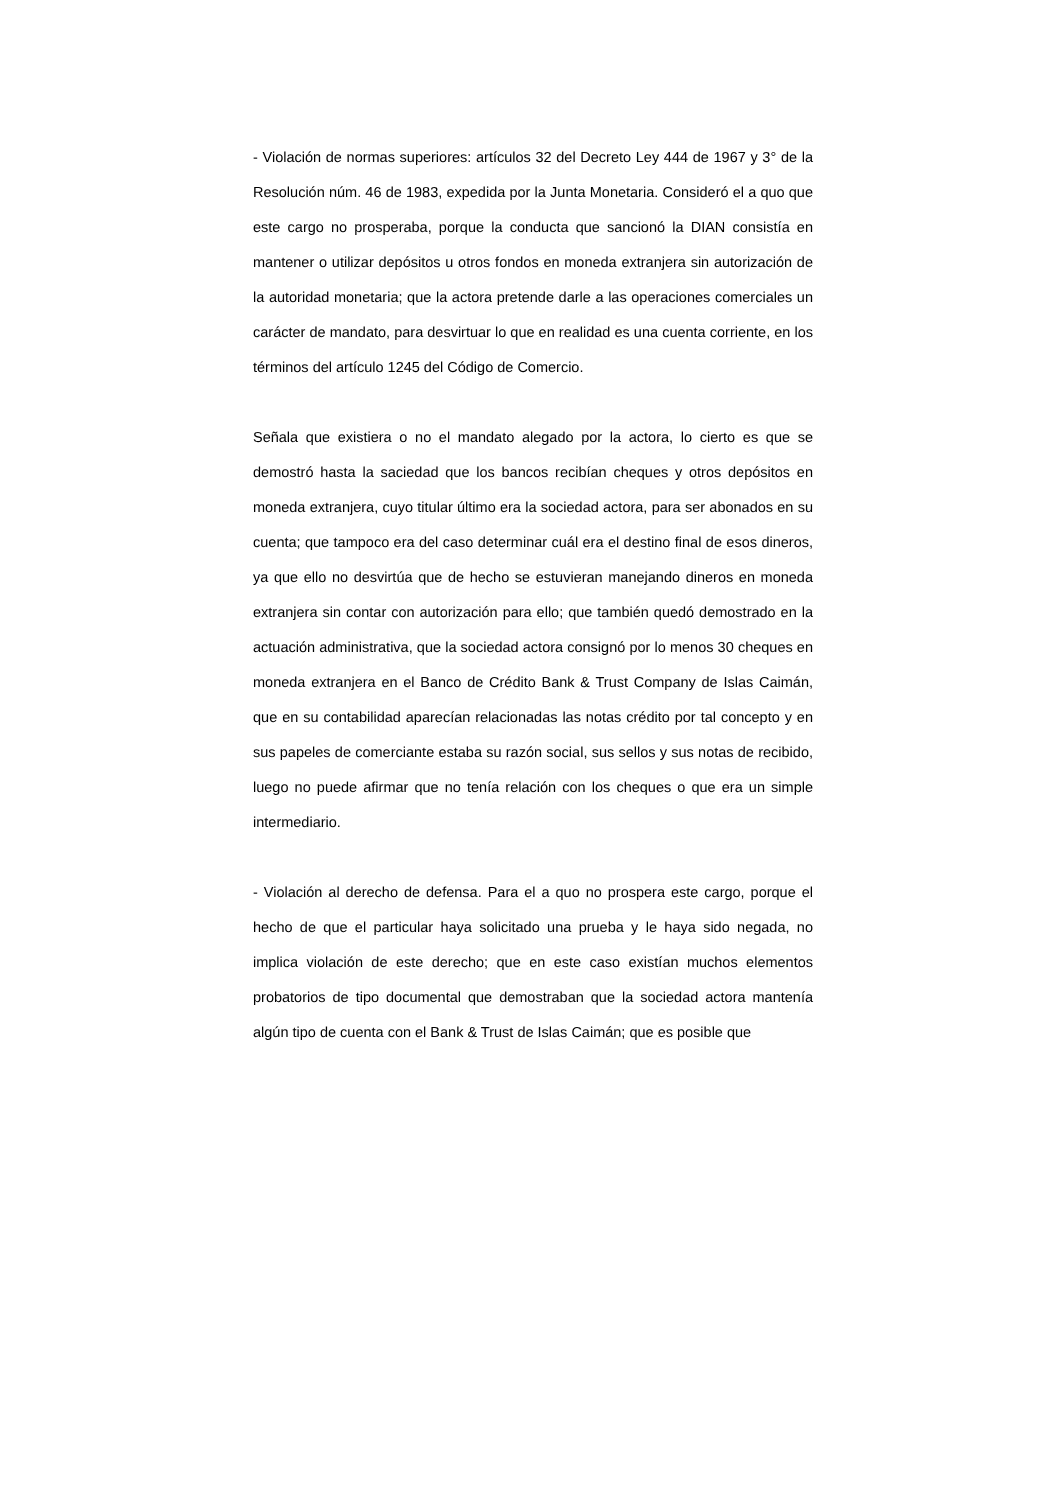- Violación de normas superiores: artículos 32 del Decreto Ley 444 de 1967 y 3° de la Resolución núm. 46 de 1983, expedida por la Junta Monetaria. Consideró el a quo que este cargo no prosperaba, porque la conducta que sancionó la DIAN consistía en mantener o utilizar depósitos u otros fondos en moneda extranjera sin autorización de la autoridad monetaria; que la actora pretende darle a las operaciones comerciales un carácter de mandato, para desvirtuar lo que en realidad es una cuenta corriente, en los términos del artículo 1245 del Código de Comercio.
Señala que existiera o no el mandato alegado por la actora, lo cierto es que se demostró hasta la saciedad que los bancos recibían cheques y otros depósitos en moneda extranjera, cuyo titular último era la sociedad actora, para ser abonados en su cuenta; que tampoco era del caso determinar cuál era el destino final de esos dineros, ya que ello no desvirtúa que de hecho se estuvieran manejando dineros en moneda extranjera sin contar con autorización para ello; que también quedó demostrado en la actuación administrativa, que la sociedad actora consignó por lo menos 30 cheques en moneda extranjera en el Banco de Crédito Bank & Trust Company de Islas Caimán, que en su contabilidad aparecían relacionadas las notas crédito por tal concepto y en sus papeles de comerciante estaba su razón social, sus sellos y sus notas de recibido, luego no puede afirmar que no tenía relación con los cheques o que era un simple intermediario.
- Violación al derecho de defensa. Para el a quo no prospera este cargo, porque el hecho de que el particular haya solicitado una prueba y le haya sido negada, no implica violación de este derecho; que en este caso existían muchos elementos probatorios de tipo documental que demostraban que la sociedad actora mantenía algún tipo de cuenta con el Bank & Trust de Islas Caimán; que es posible que